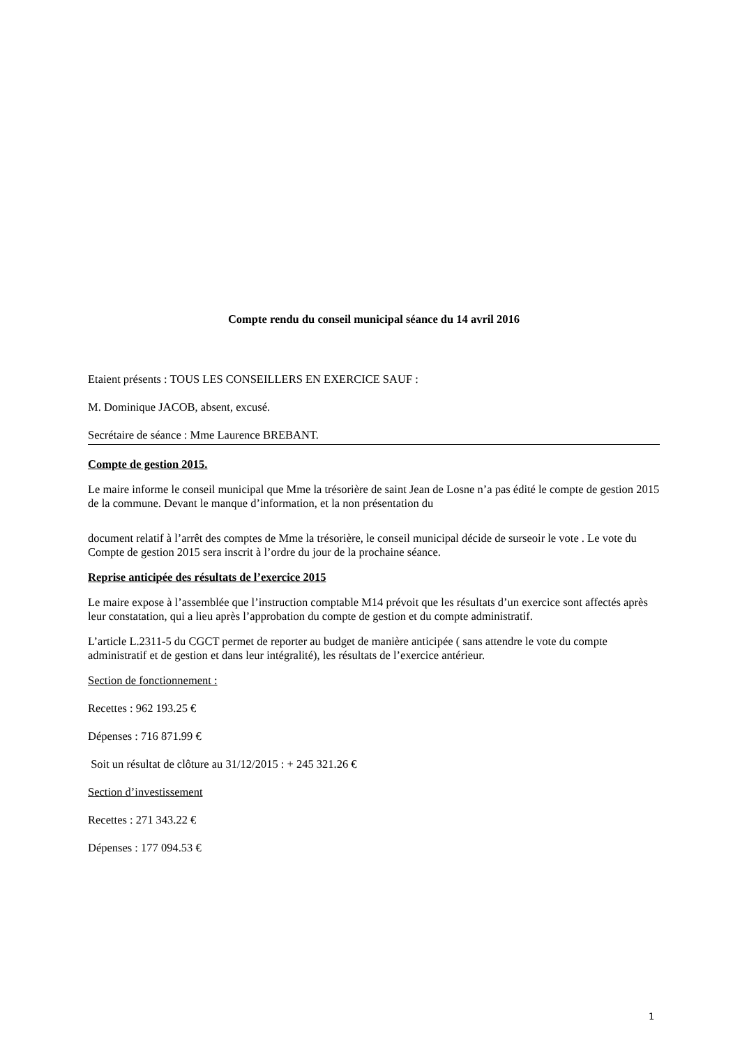Compte rendu du conseil municipal séance du 14 avril 2016
Etaient présents : TOUS LES CONSEILLERS EN EXERCICE SAUF :
M. Dominique JACOB, absent, excusé.
Secrétaire de séance : Mme Laurence BREBANT.
Compte de gestion 2015.
Le maire informe le conseil municipal que Mme la trésorière de saint Jean de Losne n’a pas édité le compte de gestion 2015 de la commune. Devant le manque d’information, et la non présentation du
document relatif à l’arrêt des comptes de Mme la trésorière, le conseil municipal décide de surseoir le vote . Le vote du Compte de gestion 2015 sera inscrit à l’ordre du jour de la prochaine séance.
Reprise anticipée des résultats de l’exercice 2015
Le maire expose à l’assemblée que l’instruction comptable M14 prévoit que les résultats d’un exercice sont affectés après leur constatation, qui a lieu après l’approbation du compte de gestion et du compte administratif.
L’article L.2311-5 du CGCT permet de reporter au budget de manière anticipée ( sans attendre le vote du compte administratif et de gestion et dans leur intégralité), les résultats de l’exercice antérieur.
Section de fonctionnement :
Recettes : 962 193.25 €
Dépenses : 716 871.99 €
Soit un résultat de clôture au 31/12/2015 : + 245 321.26 €
Section d’investissement
Recettes : 271 343.22 €
Dépenses : 177 094.53 €
1